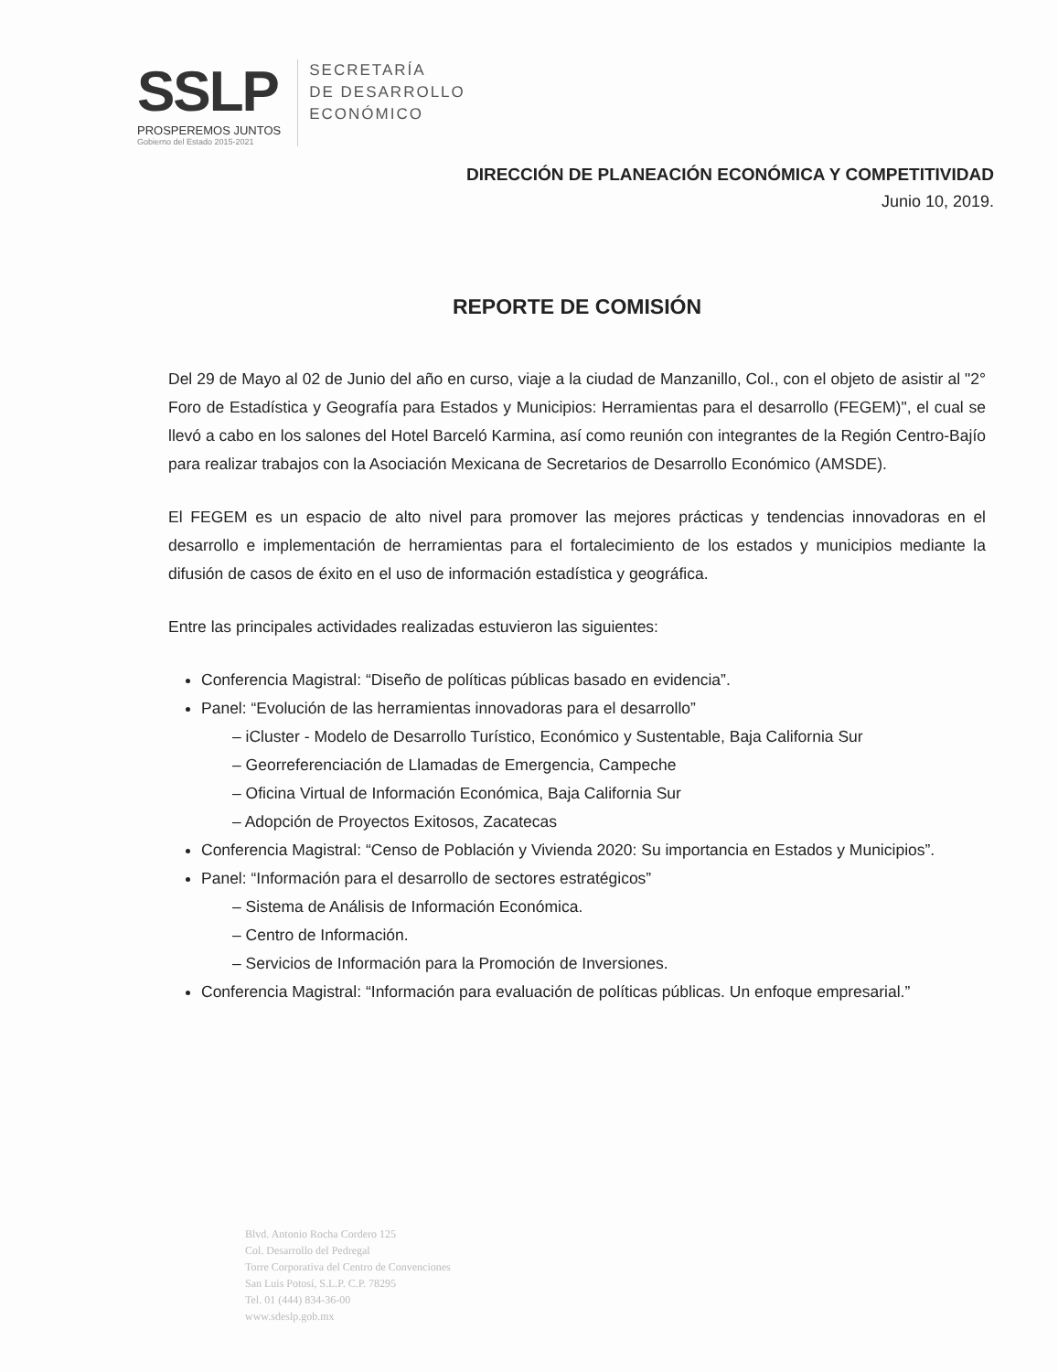SSLP
PROSPEREMOS JUNTOS
Gobierno del Estado 2015-2021
SECRETARÍA
DE DESARROLLO
ECONÓMICO
DIRECCIÓN DE PLANEACIÓN ECONÓMICA Y COMPETITIVIDAD
Junio 10, 2019.
REPORTE DE COMISIÓN
Del 29 de Mayo al 02 de Junio del año en curso, viaje a la ciudad de Manzanillo, Col., con el objeto de asistir al "2° Foro de Estadística y Geografía para Estados y Municipios: Herramientas para el desarrollo (FEGEM)", el cual se llevó a cabo en los salones del Hotel Barceló Karmina, así como reunión con integrantes de la Región Centro-Bajío para realizar trabajos con la Asociación Mexicana de Secretarios de Desarrollo Económico (AMSDE).
El FEGEM es un espacio de alto nivel para promover las mejores prácticas y tendencias innovadoras en el desarrollo e implementación de herramientas para el fortalecimiento de los estados y municipios mediante la difusión de casos de éxito en el uso de información estadística y geográfica.
Entre las principales actividades realizadas estuvieron las siguientes:
Conferencia Magistral: “Diseño de políticas públicas basado en evidencia”.
Panel: “Evolución de las herramientas innovadoras para el desarrollo”
– iCluster - Modelo de Desarrollo Turístico, Económico y Sustentable, Baja California Sur
– Georreferenciación de Llamadas de Emergencia, Campeche
– Oficina Virtual de Información Económica, Baja California Sur
– Adopción de Proyectos Exitosos, Zacatecas
Conferencia Magistral: “Censo de Población y Vivienda 2020: Su importancia en Estados y Municipios”.
Panel: “Información para el desarrollo de sectores estratégicos”
– Sistema de Análisis de Información Económica.
– Centro de Información.
– Servicios de Información para la Promoción de Inversiones.
Conferencia Magistral: “Información para evaluación de políticas públicas. Un enfoque empresarial.”
Blvd. Antonio Rocha Cordero 125
Col. Desarrollo del Pedregal
Torre Corporativa del Centro de Convenciones
San Luis Potosí, S.L.P. C.P. 78295
Tel. 01 (444) 834-36-00
www.sdeslp.gob.mx